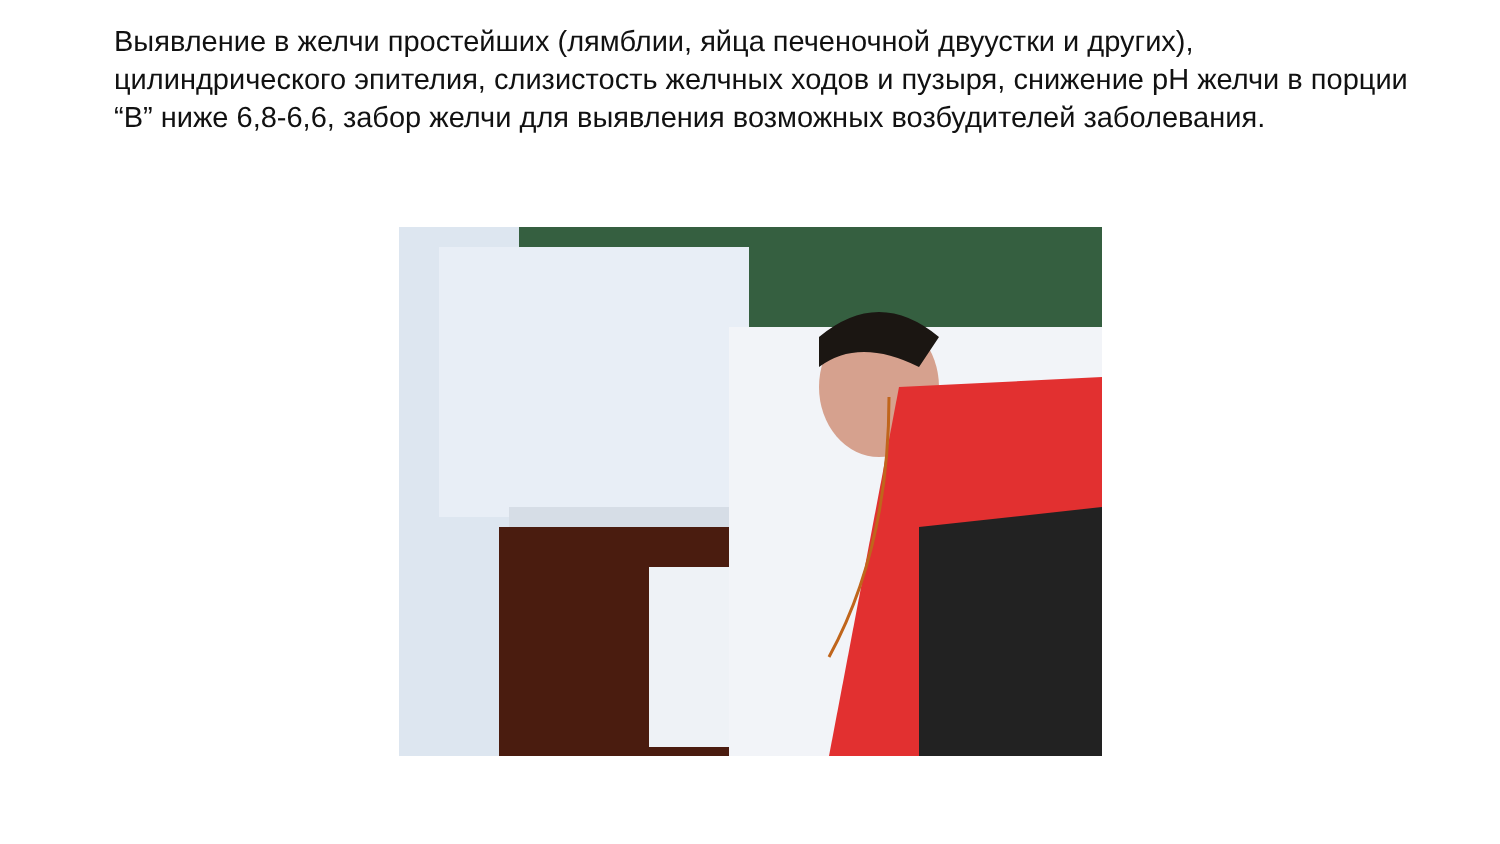Выявление в желчи простейших (лямблии, яйца печеночной двуустки и других), цилиндрического эпителия, слизистость желчных ходов и пузыря, снижение pH желчи в порции “В” ниже 6,8-6,6, забор желчи для выявления возможных возбудителей заболевания.